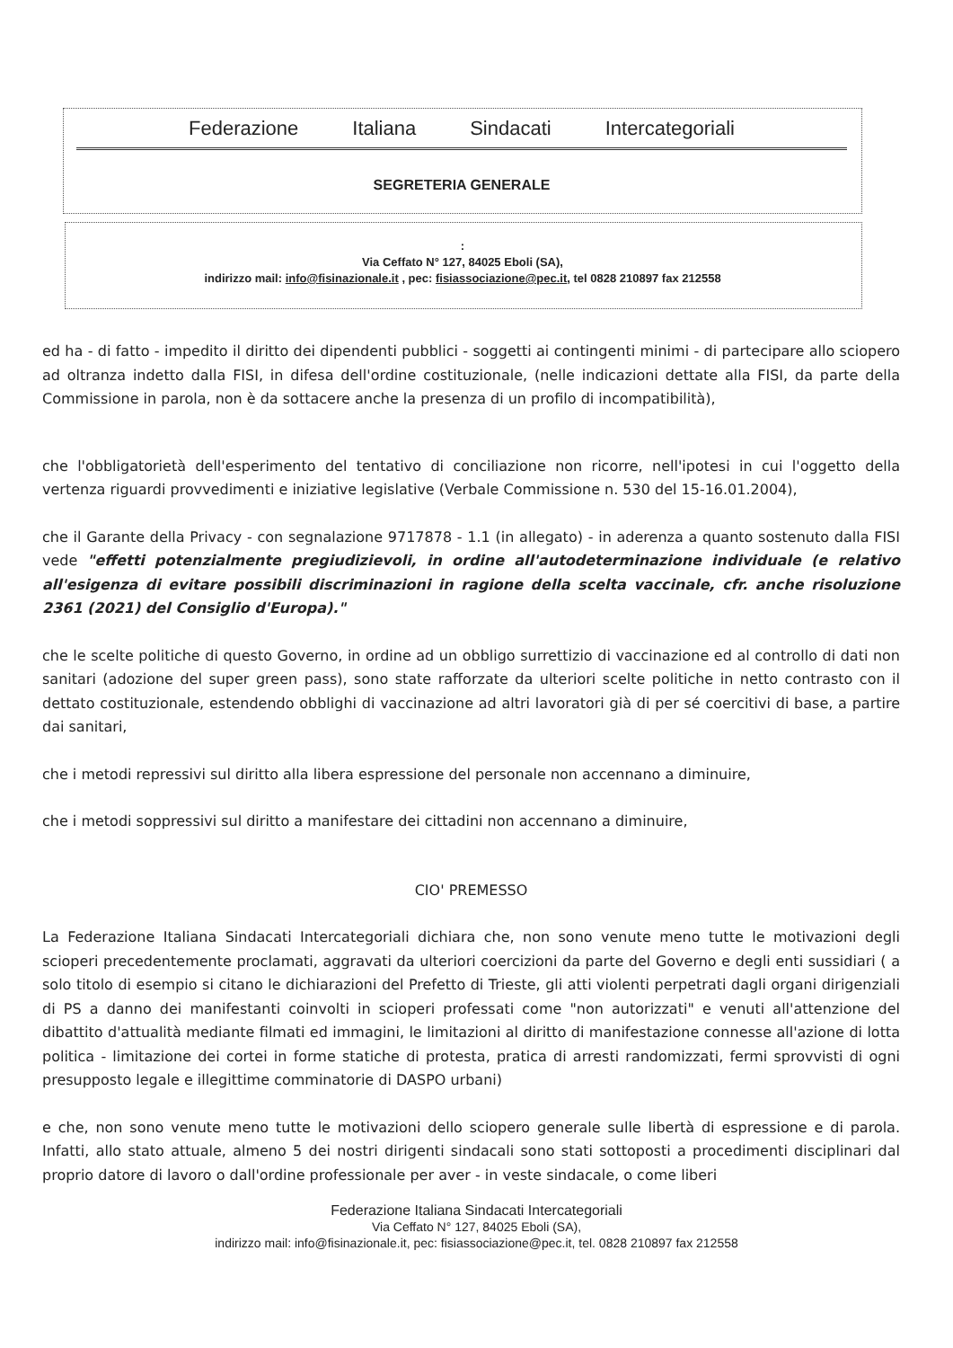Federazione Italiana Sindacati Intercategoriali
SEGRETERIA GENERALE
:
Via Ceffato N° 127, 84025 Eboli (SA),
indirizzo mail: info@fisinazionale.it , pec: fisiassociazione@pec.it, tel 0828 210897 fax 212558
ed ha - di fatto - impedito il diritto dei dipendenti pubblici - soggetti ai contingenti minimi - di partecipare allo sciopero ad oltranza indetto dalla FISI, in difesa dell'ordine costituzionale, (nelle indicazioni dettate alla FISI, da parte della Commissione in parola, non è da sottacere anche la presenza di un profilo di incompatibilità),
che l'obbligatorietà dell'esperimento del tentativo di conciliazione non ricorre, nell'ipotesi in cui l'oggetto della vertenza riguardi provvedimenti e iniziative legislative (Verbale Commissione n. 530 del 15-16.01.2004),
che il Garante della Privacy - con segnalazione 9717878 - 1.1 (in allegato) - in aderenza a quanto sostenuto dalla FISI vede "effetti potenzialmente pregiudizievoli, in ordine all'autodeterminazione individuale (e relativo all'esigenza di evitare possibili discriminazioni in ragione della scelta vaccinale, cfr. anche risoluzione 2361 (2021) del Consiglio d'Europa)."
che le scelte politiche di questo Governo, in ordine ad un obbligo surrettizio di vaccinazione ed al controllo di dati non sanitari (adozione del super green pass), sono state rafforzate da ulteriori scelte politiche in netto contrasto con il dettato costituzionale, estendendo obblighi di vaccinazione ad altri lavoratori già di per sé coercitivi di base, a partire dai sanitari,
che i metodi repressivi sul diritto alla libera espressione del personale non accennano a diminuire,
che i metodi soppressivi sul diritto a manifestare dei cittadini non accennano a diminuire,
CIO' PREMESSO
La Federazione Italiana Sindacati Intercategoriali dichiara che, non sono venute meno tutte le motivazioni degli scioperi precedentemente proclamati, aggravati da ulteriori coercizioni da parte del Governo e degli enti sussidiari ( a solo titolo di esempio si citano le dichiarazioni del Prefetto di Trieste, gli atti violenti perpetrati dagli organi dirigenziali di PS a danno dei manifestanti coinvolti in scioperi professati come "non autorizzati" e venuti all'attenzione del dibattito d'attualità mediante filmati ed immagini, le limitazioni al diritto di manifestazione connesse all'azione di lotta politica - limitazione dei cortei in forme statiche di protesta, pratica di arresti randomizzati, fermi sprovvisti di ogni presupposto legale e illegittime comminatorie di DASPO urbani)
e che, non sono venute meno tutte le motivazioni dello sciopero generale sulle libertà di espressione e di parola. Infatti, allo stato attuale, almeno 5 dei nostri dirigenti sindacali sono stati sottoposti a procedimenti disciplinari dal proprio datore di lavoro o dall'ordine professionale per aver - in veste sindacale, o come liberi
Federazione Italiana Sindacati Intercategoriali
Via Ceffato N° 127, 84025 Eboli (SA),
indirizzo mail: info@fisinazionale.it, pec: fisiassociazione@pec.it, tel. 0828 210897 fax 212558